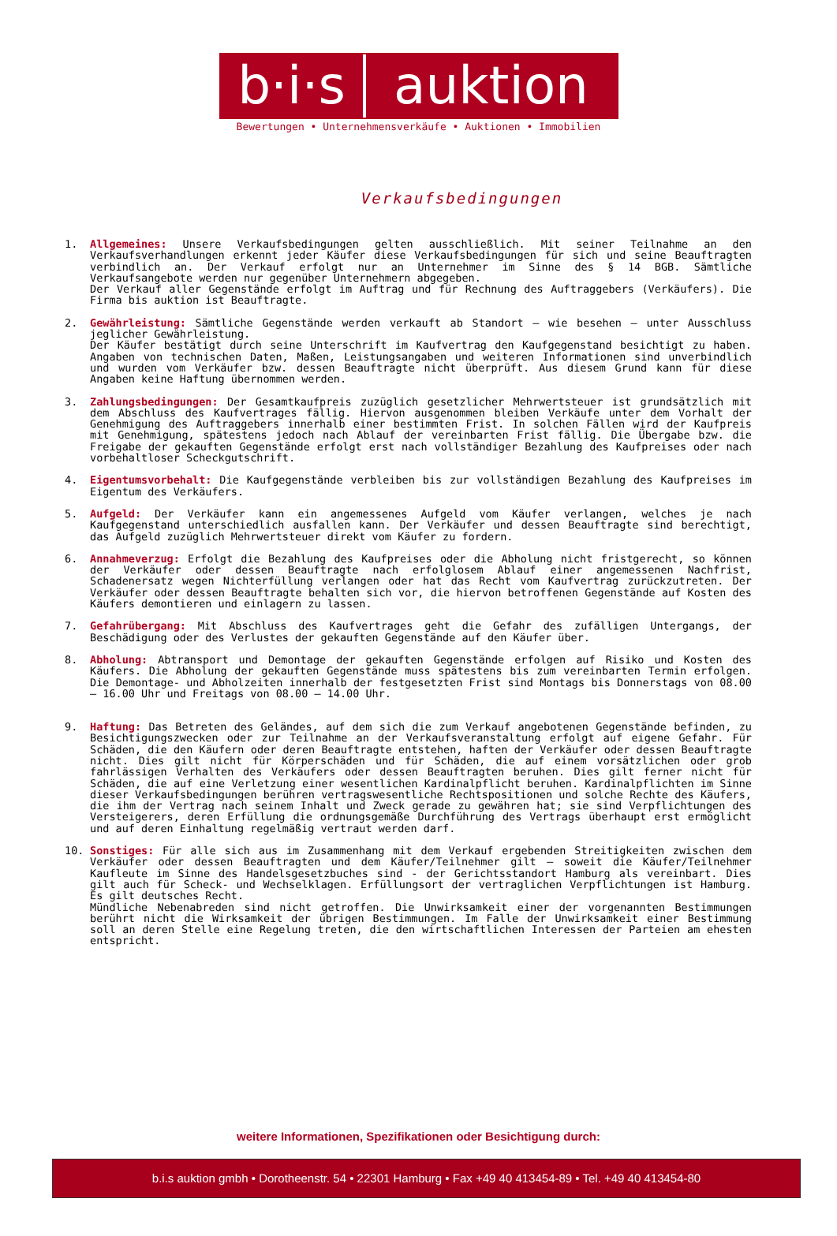b·i·s
auktion
Bewertungen • Unternehmensverkäufe • Auktionen • Immobilien
Verkaufsbedingungen
1. Allgemeines: Unsere Verkaufsbedingungen gelten ausschließlich. Mit seiner Teilnahme an den Verkaufsverhandlungen erkennt jeder Käufer diese Verkaufsbedingungen für sich und seine Beauftragten verbindlich an. Der Verkauf erfolgt nur an Unternehmer im Sinne des § 14 BGB. Sämtliche Verkaufsangebote werden nur gegenüber Unternehmern abgegeben.
Der Verkauf aller Gegenstände erfolgt im Auftrag und für Rechnung des Auftraggebers (Verkäufers). Die Firma bis auktion ist Beauftragte.
2. Gewährleistung: Sämtliche Gegenstände werden verkauft ab Standort – wie besehen – unter Ausschluss jeglicher Gewährleistung.
Der Käufer bestätigt durch seine Unterschrift im Kaufvertrag den Kaufgegenstand besichtigt zu haben. Angaben von technischen Daten, Maßen, Leistungsangaben und weiteren Informationen sind unverbindlich und wurden vom Verkäufer bzw. dessen Beauftragte nicht überprüft. Aus diesem Grund kann für diese Angaben keine Haftung übernommen werden.
3. Zahlungsbedingungen: Der Gesamtkaufpreis zuzüglich gesetzlicher Mehrwertsteuer ist grundsätzlich mit dem Abschluss des Kaufvertrages fällig. Hiervon ausgenommen bleiben Verkäufe unter dem Vorhalt der Genehmigung des Auftraggebers innerhalb einer bestimmten Frist. In solchen Fällen wird der Kaufpreis mit Genehmigung, spätestens jedoch nach Ablauf der vereinbarten Frist fällig. Die Übergabe bzw. die Freigabe der gekauften Gegenstände erfolgt erst nach vollständiger Bezahlung des Kaufpreises oder nach vorbehaltloser Scheckgutschrift.
4. Eigentumsvorbehalt: Die Kaufgegenstände verbleiben bis zur vollständigen Bezahlung des Kaufpreises im Eigentum des Verkäufers.
5. Aufgeld: Der Verkäufer kann ein angemessenes Aufgeld vom Käufer verlangen, welches je nach Kaufgegenstand unterschiedlich ausfallen kann. Der Verkäufer und dessen Beauftragte sind berechtigt, das Aufgeld zuzüglich Mehrwertsteuer direkt vom Käufer zu fordern.
6. Annahmeverzug: Erfolgt die Bezahlung des Kaufpreises oder die Abholung nicht fristgerecht, so können der Verkäufer oder dessen Beauftragte nach erfolglosem Ablauf einer angemessenen Nachfrist, Schadenersatz wegen Nichterfüllung verlangen oder hat das Recht vom Kaufvertrag zurückzutreten. Der Verkäufer oder dessen Beauftragte behalten sich vor, die hiervon betroffenen Gegenstände auf Kosten des Käufers demontieren und einlagern zu lassen.
7. Gefahrübergang: Mit Abschluss des Kaufvertrages geht die Gefahr des zufälligen Untergangs, der Beschädigung oder des Verlustes der gekauften Gegenstände auf den Käufer über.
8. Abholung: Abtransport und Demontage der gekauften Gegenstände erfolgen auf Risiko und Kosten des Käufers. Die Abholung der gekauften Gegenstände muss spätestens bis zum vereinbarten Termin erfolgen. Die Demontage- und Abholzeiten innerhalb der festgesetzten Frist sind Montags bis Donnerstags von 08.00 – 16.00 Uhr und Freitags von 08.00 – 14.00 Uhr.
9. Haftung: Das Betreten des Geländes, auf dem sich die zum Verkauf angebotenen Gegenstände befinden, zu Besichtigungszwecken oder zur Teilnahme an der Verkaufsveranstaltung erfolgt auf eigene Gefahr. Für Schäden, die den Käufern oder deren Beauftragte entstehen, haften der Verkäufer oder dessen Beauftragte nicht. Dies gilt nicht für Körperschäden und für Schäden, die auf einem vorsätzlichen oder grob fahrlässigen Verhalten des Verkäufers oder dessen Beauftragten beruhen. Dies gilt ferner nicht für Schäden, die auf eine Verletzung einer wesentlichen Kardinalpflicht beruhen. Kardinalpflichten im Sinne dieser Verkaufsbedingungen berühren vertragswesentliche Rechtspositionen und solche Rechte des Käufers, die ihm der Vertrag nach seinem Inhalt und Zweck gerade zu gewähren hat; sie sind Verpflichtungen des Versteigerers, deren Erfüllung die ordnungsgemäße Durchführung des Vertrags überhaupt erst ermöglicht und auf deren Einhaltung regelmäßig vertraut werden darf.
10. Sonstiges: Für alle sich aus im Zusammenhang mit dem Verkauf ergebenden Streitigkeiten zwischen dem Verkäufer oder dessen Beauftragten und dem Käufer/Teilnehmer gilt – soweit die Käufer/Teilnehmer Kaufleute im Sinne des Handelsgesetzbuches sind - der Gerichtsstandort Hamburg als vereinbart. Dies gilt auch für Scheck- und Wechselklagen. Erfüllungsort der vertraglichen Verpflichtungen ist Hamburg. Es gilt deutsches Recht.
Mündliche Nebenabreden sind nicht getroffen. Die Unwirksamkeit einer der vorgenannten Bestimmungen berührt nicht die Wirksamkeit der übrigen Bestimmungen. Im Falle der Unwirksamkeit einer Bestimmung soll an deren Stelle eine Regelung treten, die den wirtschaftlichen Interessen der Parteien am ehesten entspricht.
weitere Informationen, Spezifikationen oder Besichtigung durch:
b.i.s auktion gmbh • Dorotheenstr. 54 • 22301 Hamburg • Fax +49 40 413454-89 • Tel. +49 40 413454-80